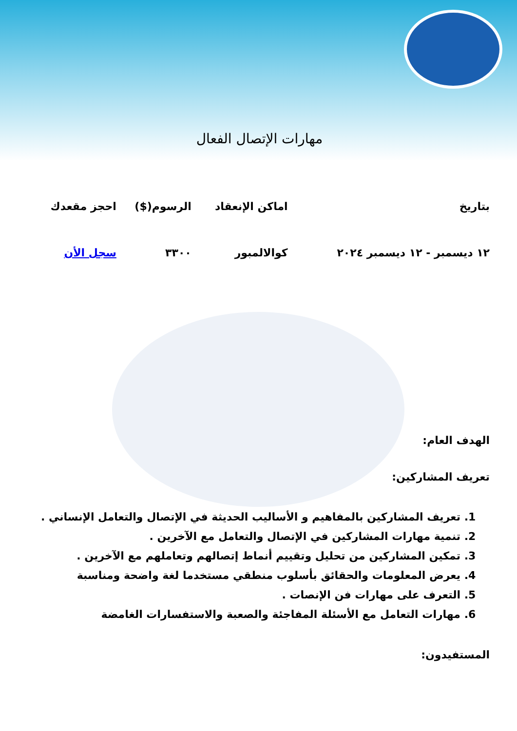مهارات الإتصال الفعال
| بتاريخ | اماكن الإنعقاد | الرسوم($) | احجز مقعدك |
| --- | --- | --- | --- |
| ١٢ ديسمبر - ١٢ ديسمبر ٢٠٢٤ | كوالالمبور | ٣٣٠٠ | سجل الأن |
الهدف العام:
تعريف المشاركين:
1. تعريف المشاركين بالمفاهيم و الأساليب الحديثة في الإتصال والتعامل الإنساني .
2. تنمية مهارات المشاركين في الإتصال والتعامل مع الآخرين .
3. تمكين المشاركين من تحليل وتقييم أنماط إتصالهم وتعاملهم مع الآخرين .
4. يعرض المعلومات والحقائق بأسلوب منطقي مستخدما لغة واضحة ومناسبة
5. التعرف على مهارات فن الإنصات .
6. مهارات التعامل مع الأسئلة المفاجئة والصعبة والاستفسارات الغامضة
المستفيدون: